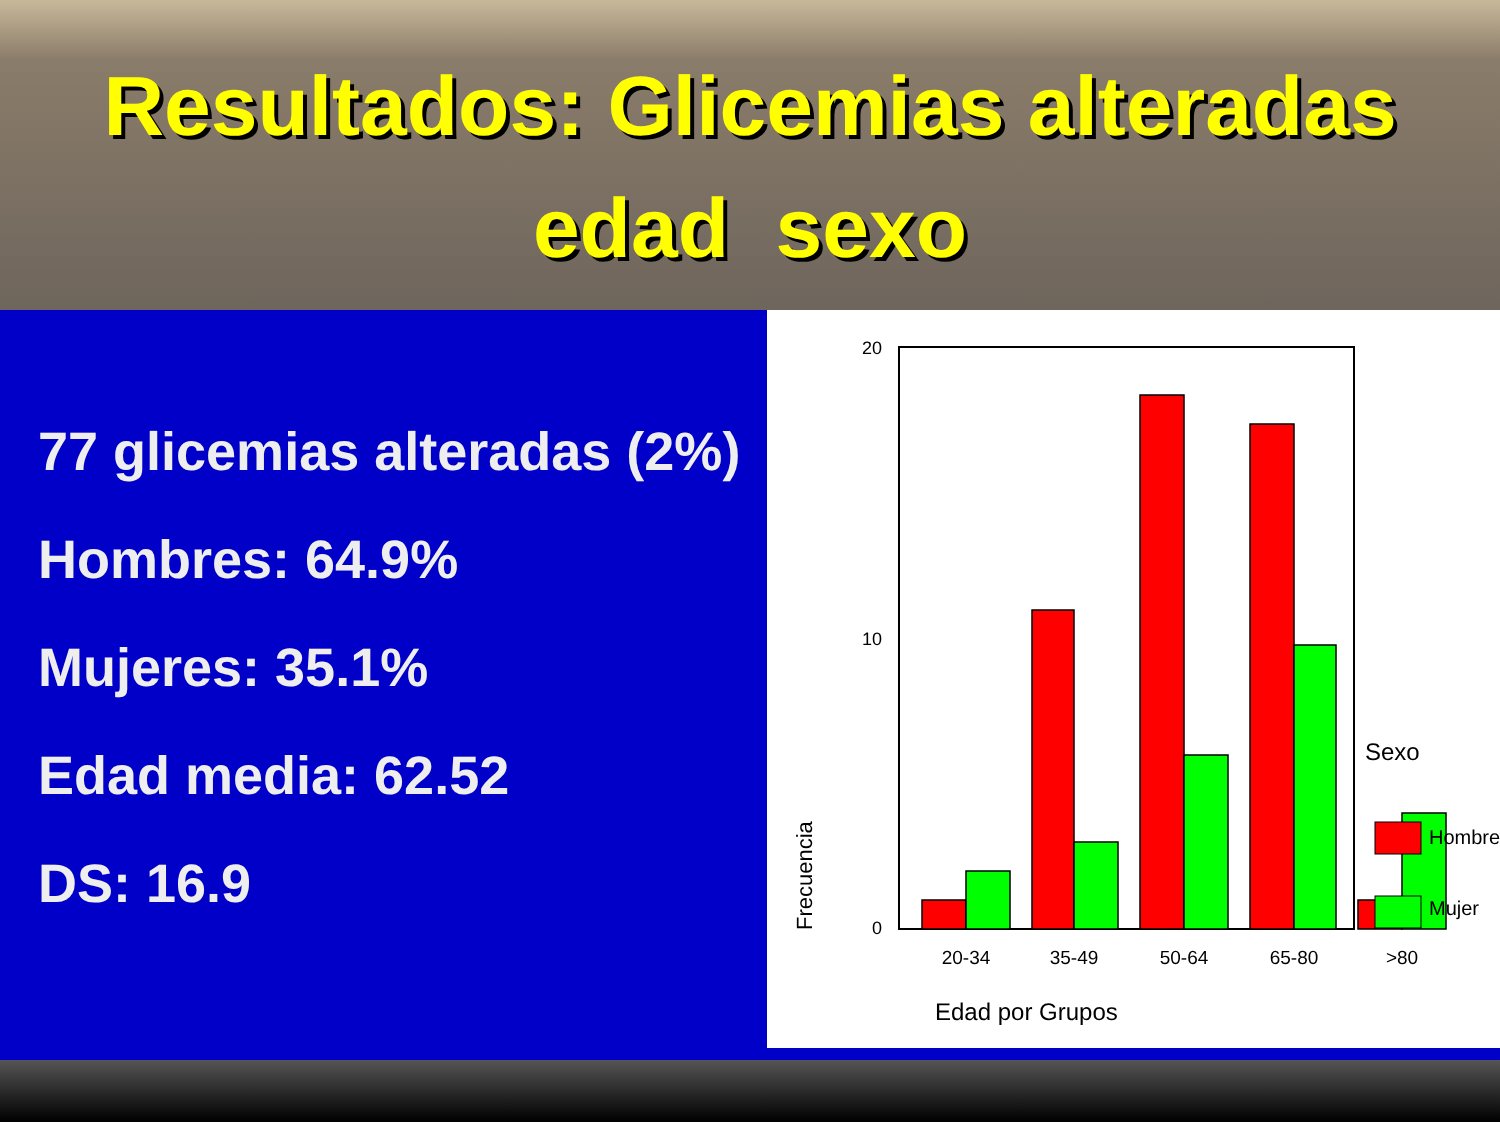Resultados: Glicemias alteradas
edad sexo
77 glicemias alteradas (2%)
Hombres: 64.9%
Mujeres: 35.1%
Edad media: 62.52
DS: 16.9
20
10
0
20-34
35-49
50-64
65-80
>80
Frecuencia
Edad por Grupos
Sexo
Hombre
Mujer